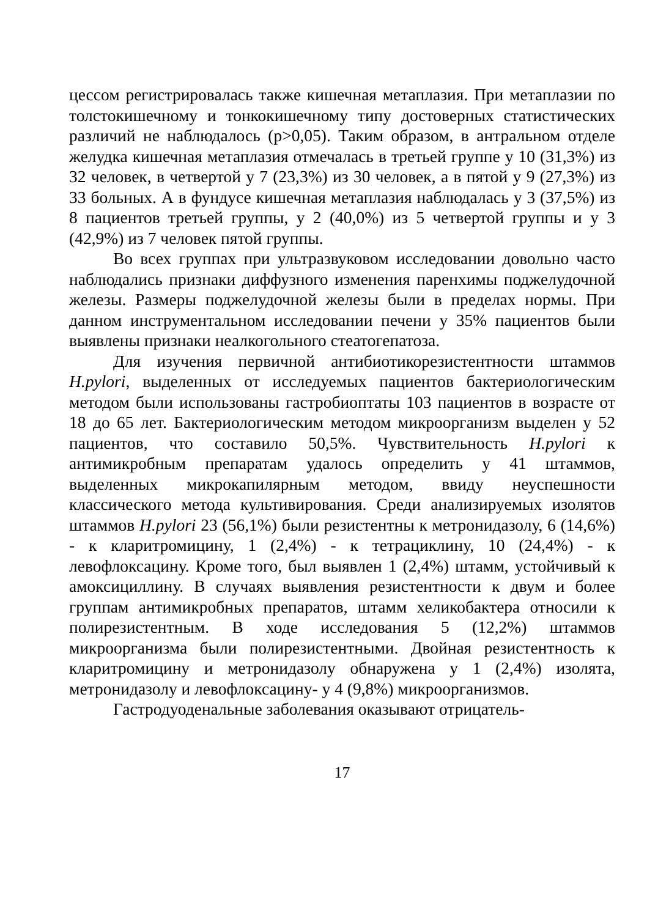цессом регистрировалась также кишечная метаплазия. При метаплазии по толстокишечному и тонкокишечному типу достоверных статистических различий не наблюдалось (р>0,05). Таким образом, в антральном отделе желудка кишечная метаплазия отмечалась в третьей группе у 10 (31,3%) из 32 человек, в четвертой у 7 (23,3%) из 30 человек, а в пятой у 9 (27,3%) из 33 больных. А в фундусе кишечная метаплазия наблюдалась у 3 (37,5%) из 8 пациентов третьей группы, у 2 (40,0%) из 5 четвертой группы и у 3 (42,9%) из 7 человек пятой группы.
Во всех группах при ультразвуковом исследовании довольно часто наблюдались признаки диффузного изменения паренхимы поджелудочной железы. Размеры поджелудочной железы были в пределах нормы. При данном инструментальном исследовании печени у 35% пациентов были выявлены признаки неалкогольного стеатогепатоза.
Для изучения первичной антибиотикорезистентности штаммов H.pylori, выделенных от исследуемых пациентов бактериологическим методом были использованы гастробиоптаты 103 пациентов в возрасте от 18 до 65 лет. Бактериологическим методом микроорганизм выделен у 52 пациентов, что составило 50,5%. Чувствительность H.pylori к антимикробным препаратам удалось определить у 41 штаммов, выделенных микрокапилярным методом, ввиду неуспешности классического метода культивирования. Среди анализируемых изолятов штаммов H.pylori 23 (56,1%) были резистентны к метронидазолу, 6 (14,6%) - к кларитромицину, 1 (2,4%) - к тетрациклину, 10 (24,4%) - к левофлоксацину. Кроме того, был выявлен 1 (2,4%) штамм, устойчивый к амоксициллину. В случаях выявления резистентности к двум и более группам антимикробных препаратов, штамм хеликобактера относили к полирезистентным. В ходе исследования 5 (12,2%) штаммов микроорганизма были полирезистентными. Двойная резистентность к кларитромицину и метронидазолу обнаружена у 1 (2,4%) изолята, метронидазолу и левофлоксацину- у 4 (9,8%) микроорганизмов.
Гастродуоденальные заболевания оказывают отрицатель-
17